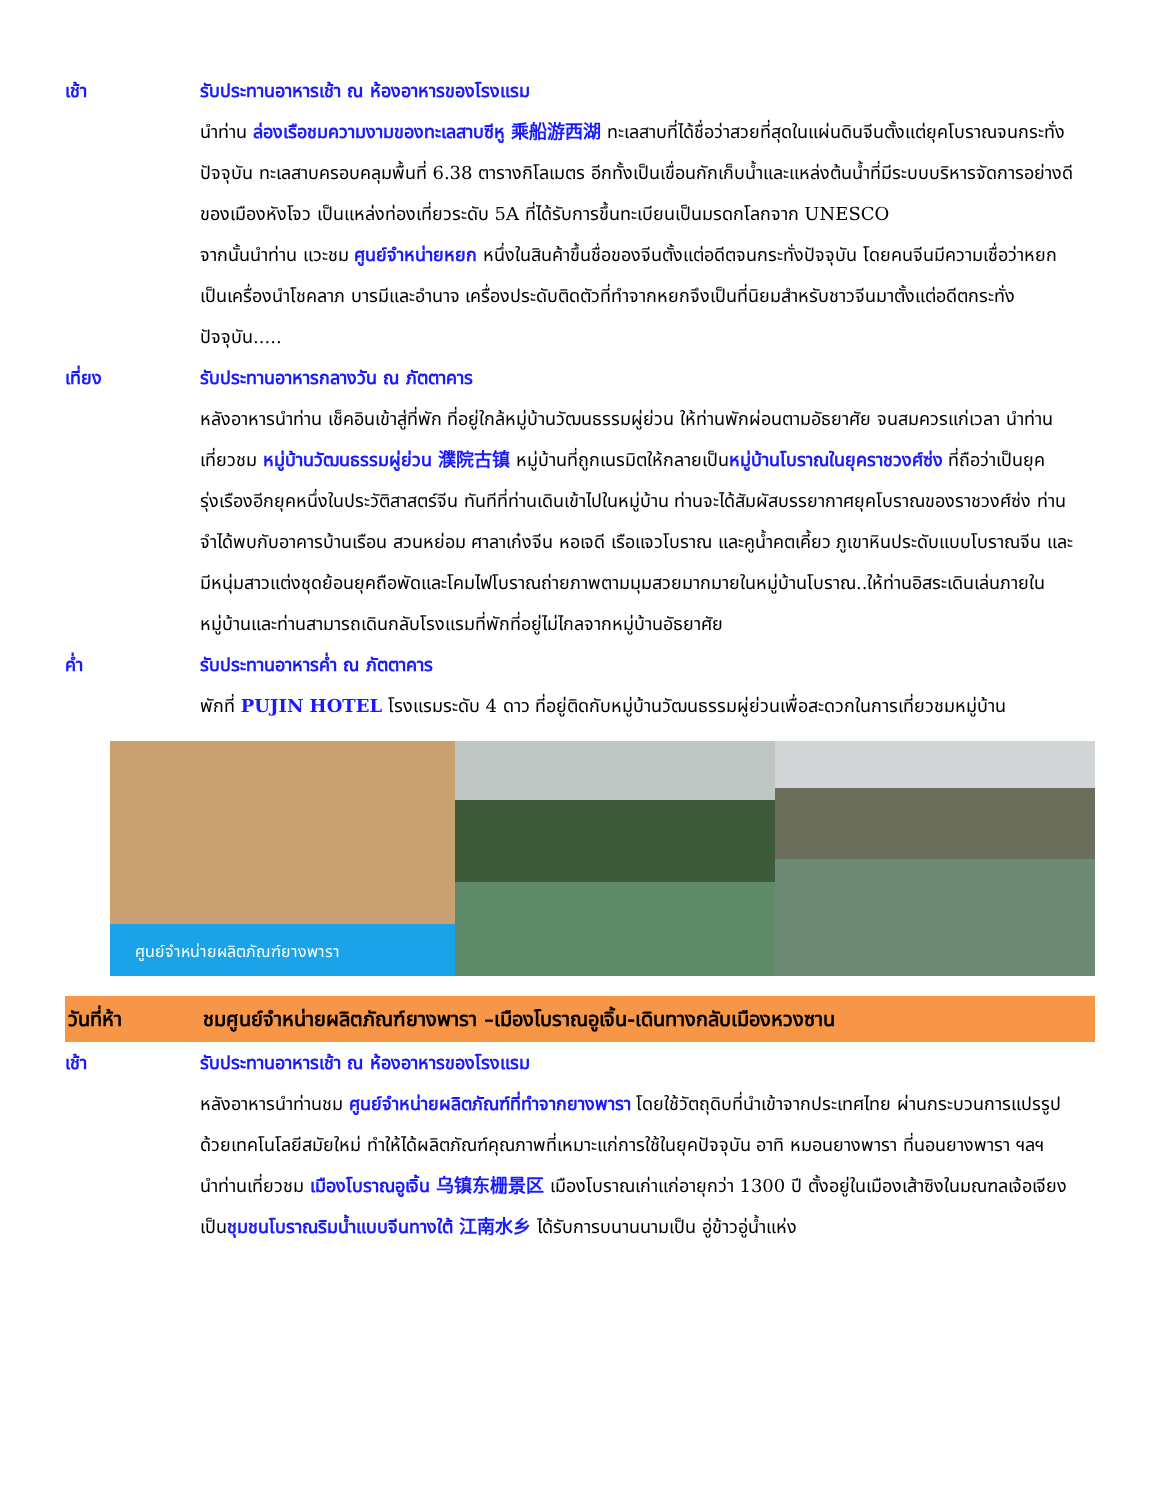เช้า รับประทานอาหารเช้า ณ ห้องอาหารของโรงแรม
นำท่าน ล่องเรือชมความงามของทะเลสาบซีหู 乘船游西湖 ทะเลสาบที่ได้ชื่อว่าสวยที่สุดในแผ่นดินจีนตั้งแต่ยุคโบราณจนกระทั่งปัจจุบัน ทะเลสาบครอบคลุมพื้นที่ 6.38 ตารางกิโลเมตร อีกทั้งเป็นเขื่อนกักเก็บน้ำและแหล่งต้นน้ำที่มีระบบบริหารจัดการอย่างดีของเมืองหังโจว เป็นแหล่งท่องเที่ยวระดับ 5A ที่ได้รับการขึ้นทะเบียนเป็นมรดกโลกจาก UNESCO
จากนั้นนำท่าน แวะชม ศูนย์จำหน่ายหยก หนึ่งในสินค้าขึ้นชื่อของจีนตั้งแต่อดีตจนกระทั่งปัจจุบัน โดยคนจีนมีความเชื่อว่าหยกเป็นเครื่องนำโชคลาภ บารมีและอำนาจ เครื่องประดับติดตัวที่ทำจากหยกจึงเป็นที่นิยมสำหรับชาวจีนมาตั้งแต่อดีตกระทั่งปัจจุบัน.....
เที่ยง รับประทานอาหารกลางวัน ณ ภัตตาคาร
หลังอาหารนำท่าน เช็คอินเข้าสู่ที่พัก ที่อยู่ใกล้หมู่บ้านวัฒนธรรมผู่ย่วน ให้ท่านพักผ่อนตามอัธยาศัย จนสมควรแก่เวลา นำท่านเที่ยวชม หมู่บ้านวัฒนธรรมผู่ย่วน 濮院古镇 หมู่บ้านที่ถูกเนรมิตให้กลายเป็นหมู่บ้านโบราณในยุคราชวงศ์ซ่ง ที่ถือว่าเป็นยุครุ่งเรืองอีกยุคหนึ่งในประวัติสาสตร์จีน ทันทีที่ท่านเดินเข้าไปในหมู่บ้าน ท่านจะได้สัมผัสบรรยากาศยุคโบราณของราชวงศ์ซ่ง ท่านจำได้พบกับอาคารบ้านเรือน สวนหย่อม ศาลาเก๋งจีน หอเจดี เรือแจวโบราณ และคูน้ำคตเคี้ยว ภูเขาหินประดับแบบโบราณจีน และมีหนุ่มสาวแต่งชุดย้อนยุคถือพัดและโคมไฟโบราณถ่ายภาพตามมุมสวยมากมายในหมู่บ้านโบราณ..ให้ท่านอิสระเดินเล่นภายในหมู่บ้านและท่านสามารถเดินกลับโรงแรมที่พักที่อยู่ไม่ไกลจากหมู่บ้านอัธยาศัย
ค่ำ รับประทานอาหารค่ำ ณ ภัตตาคาร
พักที่ PUJIN HOTEL โรงแรมระดับ 4 ดาว ที่อยู่ติดกับหมู่บ้านวัฒนธรรมผู่ย่วนเพื่อสะดวกในการเที่ยวชมหมู่บ้าน
ศูนย์จำหน่ายผลิตภัณฑ์ยางพารา
วันที่ห้า ชมศูนย์จำหน่ายผลิตภัณฑ์ยางพารา –เมืองโบราณอูเจิ้น-เดินทางกลับเมืองหวงซาน
เช้า รับประทานอาหารเช้า ณ ห้องอาหารของโรงแรม
หลังอาหารนำท่านชม ศูนย์จำหน่ายผลิตภัณฑ์ที่ทำจากยางพารา โดยใช้วัตถุดิบที่นำเข้าจากประเทศไทย ผ่านกระบวนการแปรรูปด้วยเทคโนโลยีสมัยใหม่ ทำให้ได้ผลิตภัณฑ์คุณภาพที่เหมาะแก่การใช้ในยุคปัจจุบัน อาทิ หมอนยางพารา ที่นอนยางพารา ฯลฯ
นำท่านเที่ยวชม เมืองโบราณอูเจิ้น 乌镇东栅景区 เมืองโบราณเก่าแก่อายุกว่า 1300 ปี ตั้งอยู่ในเมืองเส้าซิงในมณฑลเจ้อเจียง เป็นชุมชนโบราณริมน้ำแบบจีนทางใต้ 江南水乡 ได้รับการบนานนามเป็น อู่ข้าวอู่น้ำแห่ง